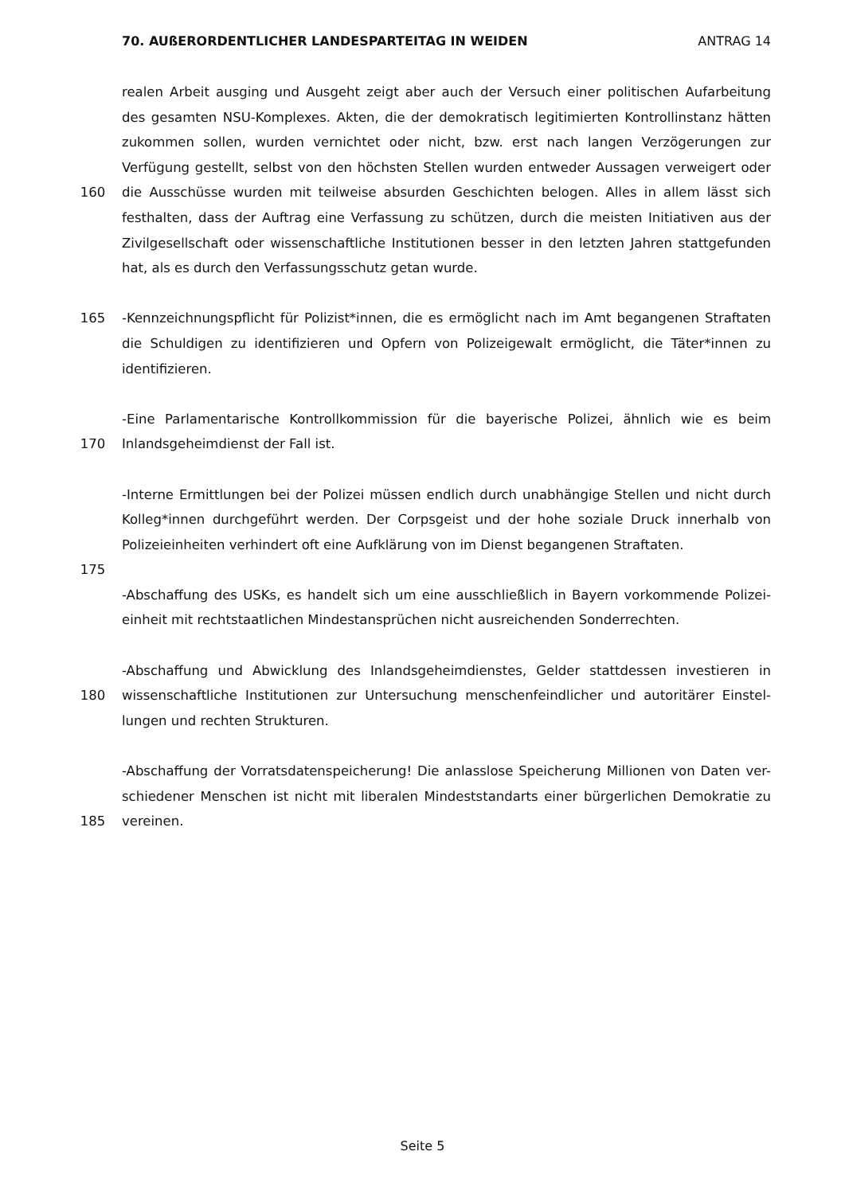70. AUßERORDENTLICHER LANDESPARTEITAG IN WEIDEN ANTRAG 14
realen Arbeit ausging und Ausgeht zeigt aber auch der Versuch einer politischen Aufarbeitung
des gesamten NSU-Komplexes. Akten, die der demokratisch legitimierten Kontrollinstanz hätten
zukommen sollen, wurden vernichtet oder nicht, bzw. erst nach langen Verzögerungen zur
Verfügung gestellt, selbst von den höchsten Stellen wurden entweder Aussagen verweigert oder
160 die Ausschüsse wurden mit teilweise absurden Geschichten belogen. Alles in allem lässt sich
festhalten, dass der Auftrag eine Verfassung zu schützen, durch die meisten Initiativen aus der
Zivilgesellschaft oder wissenschaftliche Institutionen besser in den letzten Jahren stattgefunden
hat, als es durch den Verfassungsschutz getan wurde.
165 -Kennzeichnungspflicht für Polizist*innen, die es ermöglicht nach im Amt begangenen Straftaten
die Schuldigen zu identifizieren und Opfern von Polizeigewalt ermöglicht, die Täter*innen zu
identifizieren.
-Eine Parlamentarische Kontrollkommission für die bayerische Polizei, ähnlich wie es beim
170 Inlandsgeheimdienst der Fall ist.
-Interne Ermittlungen bei der Polizei müssen endlich durch unabhängige Stellen und nicht durch
Kolleg*innen durchgeführt werden. Der Corpsgeist und der hohe soziale Druck innerhalb von
Polizeieinheiten verhindert oft eine Aufklärung von im Dienst begangenen Straftaten.
175
-Abschaffung des USKs, es handelt sich um eine ausschließlich in Bayern vorkommende Polizei-
einheit mit rechtstaatlichen Mindestansprüchen nicht ausreichenden Sonderrechten.
-Abschaffung und Abwicklung des Inlandsgeheimdienstes, Gelder stattdessen investieren in
180 wissenschaftliche Institutionen zur Untersuchung menschenfeindlicher und autoritärer Einstel-
lungen und rechten Strukturen.
-Abschaffung der Vorratsdatenspeicherung! Die anlasslose Speicherung Millionen von Daten ver-
schiedener Menschen ist nicht mit liberalen Mindeststandarts einer bürgerlichen Demokratie zu
185 vereinen.
Seite 5